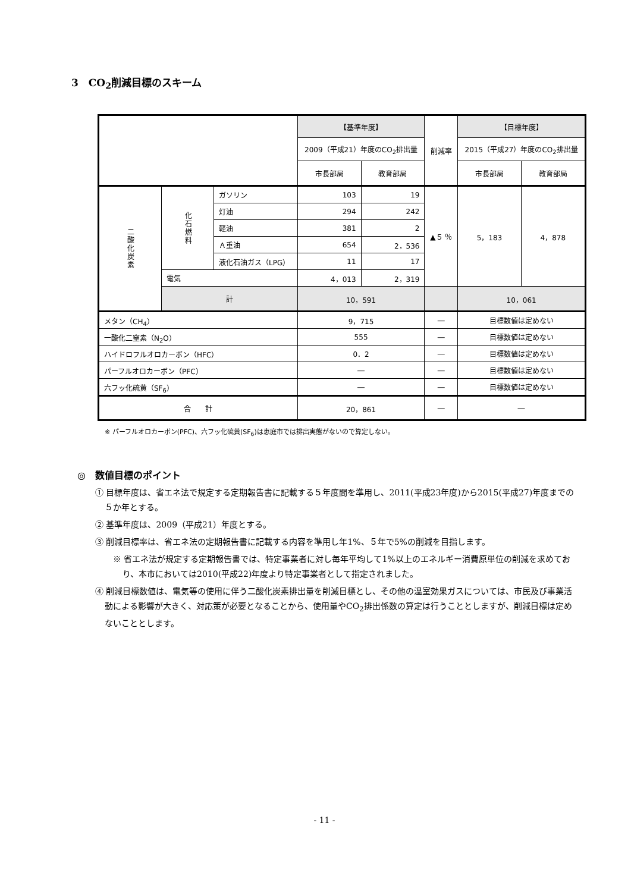3　CO<sub>2</sub>削減目標のスキーム
| | | | 【基準年度】 | | 削減率 | 【目標年度】 | |
| | | | 2009（平成21）年度のCO<sub>2</sub>排出量 | | | 2015（平成27）年度のCO<sub>2</sub>排出量 | |
| | | | 市長部局 | 教育部局 | | 市長部局 | 教育部局 |
| 二酸化炭素 | 化石燃料 | ガソリン | 103 | 19 | ▲５ ％ | 5，183 | 4，878 |
| | | 灯油 | 294 | 242 | | | |
| | | 軽油 | 381 | 2 | | | |
| | | Ａ重油 | 654 | 2，536 | | | |
| | | 液化石油ガス（LPG） | 11 | 17 | | | |
| | 電気 | | 4，013 | 2，319 | | | |
| | 計 | | 10，591 | | | 10，061 | |
| メタン（CH<sub>4</sub>） | | | 9，715 | | ― | 目標数値は定めない | |
| 一酸化二窒素（N<sub>2</sub>O） | | | 555 | | ― | 目標数値は定めない | |
| ハイドロフルオロカーボン（HFC） | | | 0．2 | | ― | 目標数値は定めない | |
| パーフルオロカーボン（PFC） | | | ― | | ― | 目標数値は定めない | |
| 六フッ化硫黄（SF<sub>6</sub>） | | | ― | | ― | 目標数値は定めない | |
| 合 計 | | | 20，861 | | ― | ― | |
※ パーフルオロカーボン(PFC)、六フッ化硫黄(SF<sub>6</sub>)は恵庭市では排出実態がないので算定しない。
◎　数値目標のポイント
① 目標年度は、省エネ法で規定する定期報告書に記載する５年度間を準用し、2011(平成23年度)から2015(平成27)年度までの５か年とする。
② 基準年度は、2009（平成21）年度とする。
③ 削減目標率は、省エネ法の定期報告書に記載する内容を準用し年1%、５年で5%の削減を目指します。
※ 省エネ法が規定する定期報告書では、特定事業者に対し毎年平均して1%以上のエネルギー消費原単位の削減を求めており、本市においては2010(平成22)年度より特定事業者として指定されました。
④ 削減目標数値は、電気等の使用に伴う二酸化炭素排出量を削減目標とし、その他の温室効果ガスについては、市民及び事業活動による影響が大きく、対応策が必要となることから、使用量やCO<sub>2</sub>排出係数の算定は行うこととしますが、削減目標は定めないこととします。
- 11 -